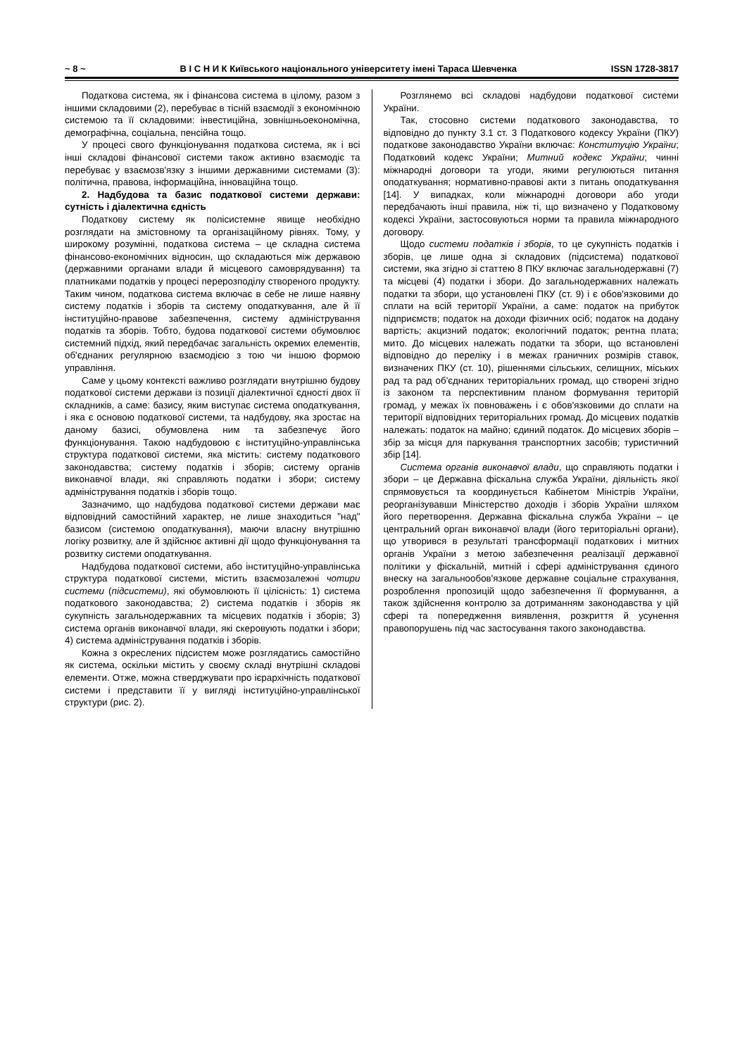~ 8 ~ В І С Н И К Київського національного університету імені Тараса Шевченка ISSN 1728-3817
Податкова система, як і фінансова система в цілому, разом з іншими складовими (2), перебуває в тісній взаємодії з економічною системою та її складовими: інвестиційна, зовнішньоекономічна, демографічна, соціальна, пенсійна тощо.
У процесі свого функціонування податкова система, як і всі інші складові фінансової системи також активно взаємодіє та перебуває у взаємозв'язку з іншими державними системами (3): політична, правова, інформаційна, інноваційна тощо.
2. Надбудова та базис податкової системи держави: сутність і діалектична єдність
Податкову систему як полісистемне явище необхідно розглядати на змістовному та організаційному рівнях. Тому, у широкому розумінні, податкова система – це складна система фінансово-економічних відносин, що складаються між державою (державними органами влади й місцевого самоврядування) та платниками податків у процесі перерозподілу створеного продукту. Таким чином, податкова система включає в себе не лише наявну систему податків і зборів та систему оподаткування, але й її інституційно-правове забезпечення, систему адміністрування податків та зборів. Тобто, будова податкової системи обумовлює системний підхід, який передбачає загальність окремих елементів, об'єднаних регулярною взаємодією з тою чи іншою формою управління.
Саме у цьому контексті важливо розглядати внутрішню будову податкової системи держави із позиції діалектичної єдності двох її складників, а саме: базису, яким виступає система оподаткування, і яка є основою податкової системи, та надбудову, яка зростає на даному базисі, обумовлена ним та забезпечує його функціонування. Такою надбудовою є інституційно-управлінська структура податкової системи, яка містить: систему податкового законодавства; систему податків і зборів; систему органів виконавчої влади, які справляють податки і збори; систему адміністрування податків і зборів тощо.
Зазначимо, що надбудова податкової системи держави має відповідний самостійний характер, не лише знаходиться "над" базисом (системою оподаткування), маючи власну внутрішню логіку розвитку, але й здійснює активні дії щодо функціонування та розвитку системи оподаткування.
Надбудова податкової системи, або інституційно-управлінська структура податкової системи, містить взаємозалежні чотири системи (підсистеми), які обумовлюють її цілісність: 1) система податкового законодавства; 2) система податків і зборів як сукупність загальнодержавних та місцевих податків і зборів; 3) система органів виконавчої влади, які скеровують податки і збори; 4) система адміністрування податків і зборів.
Кожна з окреслених підсистем може розглядатись самостійно як система, оскільки містить у своєму складі внутрішні складові елементи. Отже, можна стверджувати про ієрархічність податкової системи і представити її у вигляді інституційно-управлінської структури (рис. 2).
Розглянемо всі складові надбудови податкової системи України.
Так, стосовно системи податкового законодавства, то відповідно до пункту 3.1 ст. 3 Податкового кодексу України (ПКУ) податкове законодавство України включає: Конституцію України; Податковий кодекс України; Митний кодекс України; чинні міжнародні договори та угоди, якими регулюються питання оподаткування; нормативно-правові акти з питань оподаткування [14]. У випадках, коли міжнародні договори або угоди передбачають інші правила, ніж ті, що визначено у Податковому кодексі України, застосовуються норми та правила міжнародного договору.
Щодо системи податків і зборів, то це сукупність податків і зборів, це лише одна зі складових (підсистема) податкової системи, яка згідно зі статтею 8 ПКУ включає загальнодержавні (7) та місцеві (4) податки і збори. До загальнодержавних належать податки та збори, що установлені ПКУ (ст. 9) і є обов'язковими до сплати на всій території України, а саме: податок на прибуток підприємств; податок на доходи фізичних осіб; податок на додану вартість; акцизний податок; екологічний податок; рентна плата; мито. До місцевих належать податки та збори, що встановлені відповідно до переліку і в межах граничних розмірів ставок, визначених ПКУ (ст. 10), рішеннями сільських, селищних, міських рад та рад об'єднаних територіальних громад, що створені згідно із законом та перспективним планом формування територій громад, у межах їх повноважень і є обов'язковими до сплати на території відповідних територіальних громад. До місцевих податків належать: податок на майно; єдиний податок. До місцевих зборів – збір за місця для паркування транспортних засобів; туристичний збір [14].
Система органів виконавчої влади, що справляють податки і збори – це Державна фіскальна служба України, діяльність якої спрямовується та координується Кабінетом Міністрів України, реорганізувавши Міністерство доходів і зборів України шляхом його перетворення. Державна фіскальна служба України – це центральний орган виконавчої влади (його територіальні органи), що утворився в результаті трансформації податкових і митних органів України з метою забезпечення реалізації державної політики у фіскальній, митній і сфері адміністрування єдиного внеску на загальнообов'язкове державне соціальне страхування, розроблення пропозицій щодо забезпечення її формування, а також здійснення контролю за дотриманням законодавства у цій сфері та попередження виявлення, розкриття й усунення правопорушень під час застосування такого законодавства.